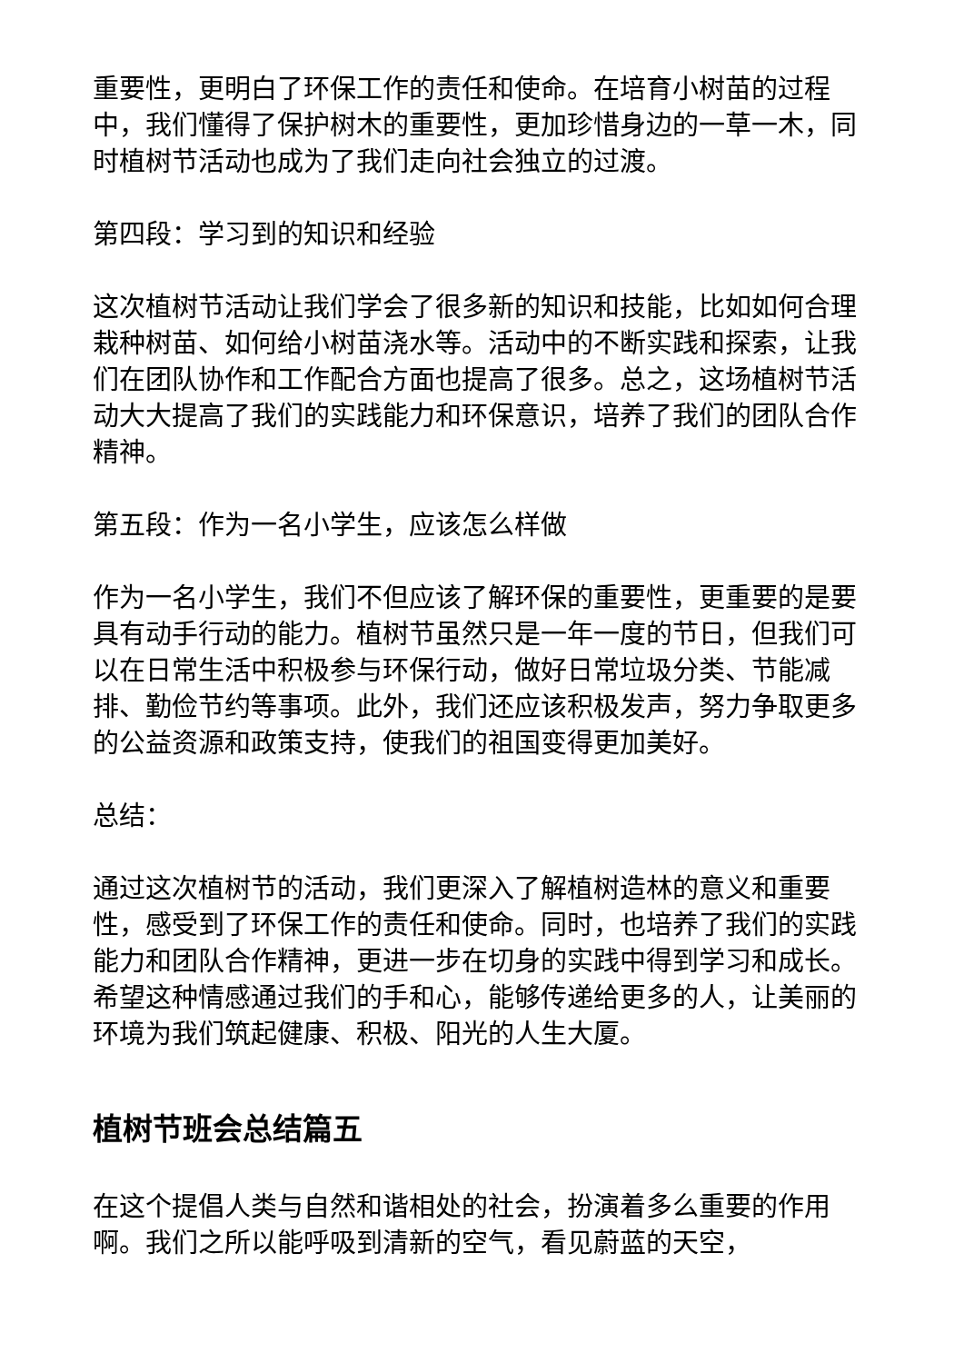重要性，更明白了环保工作的责任和使命。在培育小树苗的过程中，我们懂得了保护树木的重要性，更加珍惜身边的一草一木，同时植树节活动也成为了我们走向社会独立的过渡。
第四段：学习到的知识和经验
这次植树节活动让我们学会了很多新的知识和技能，比如如何合理栽种树苗、如何给小树苗浇水等。活动中的不断实践和探索，让我们在团队协作和工作配合方面也提高了很多。总之，这场植树节活动大大提高了我们的实践能力和环保意识，培养了我们的团队合作精神。
第五段：作为一名小学生，应该怎么样做
作为一名小学生，我们不但应该了解环保的重要性，更重要的是要具有动手行动的能力。植树节虽然只是一年一度的节日，但我们可以在日常生活中积极参与环保行动，做好日常垃圾分类、节能减排、勤俭节约等事项。此外，我们还应该积极发声，努力争取更多的公益资源和政策支持，使我们的祖国变得更加美好。
总结：
通过这次植树节的活动，我们更深入了解植树造林的意义和重要性，感受到了环保工作的责任和使命。同时，也培养了我们的实践能力和团队合作精神，更进一步在切身的实践中得到学习和成长。希望这种情感通过我们的手和心，能够传递给更多的人，让美丽的环境为我们筑起健康、积极、阳光的人生大厦。
植树节班会总结篇五
在这个提倡人类与自然和谐相处的社会，扮演着多么重要的作用啊。我们之所以能呼吸到清新的空气，看见蔚蓝的天空，